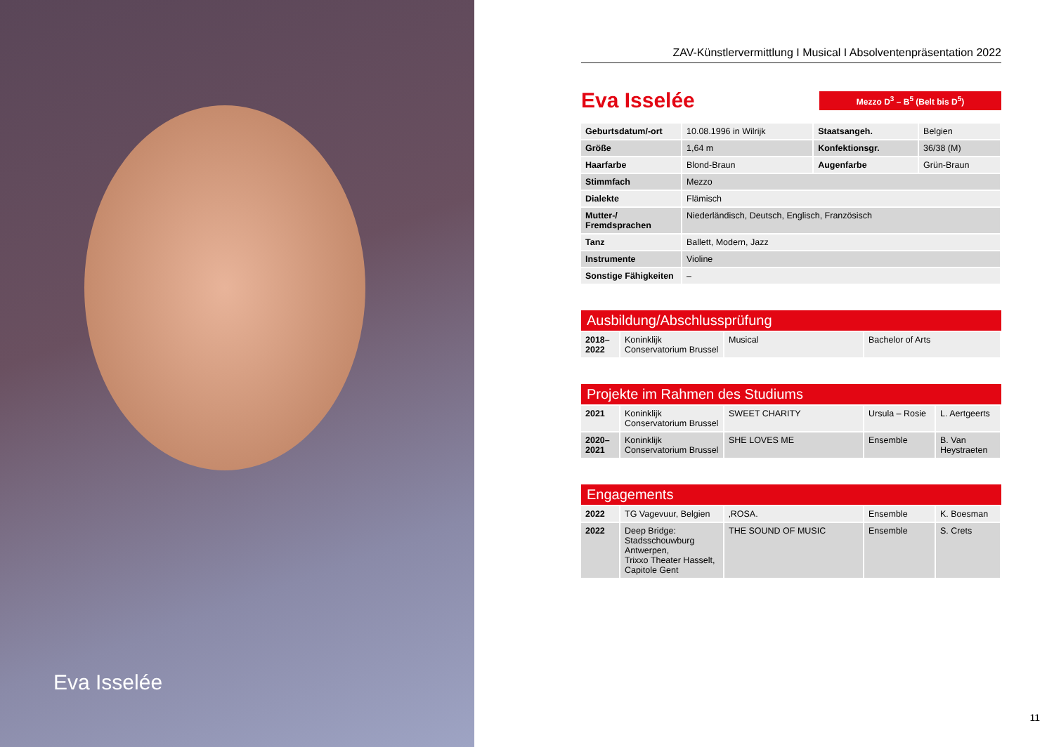Eva Isselée
ZAV-Künstlervermittlung I Musical I Absolventenpräsentation 2022
Eva Isselée
Mezzo D<sup>3</sup> – B<sup>5</sup> (Belt bis D<sup>5</sup>)
| Geburtsdatum/-ort | 10.08.1996 in Wilrijk | Staatsangeh. | Belgien |
| Größe | 1,64 m | Konfektionsgr. | 36/38 (M) |
| Haarfarbe | Blond-Braun | Augenfarbe | Grün-Braun |
| Stimmfach | Mezzo | | |
| Dialekte | Flämisch | | |
| Mutter-/ Fremdsprachen | Niederländisch, Deutsch, Englisch, Französisch | | |
| Tanz | Ballett, Modern, Jazz | | |
| Instrumente | Violine | | |
| Sonstige Fähigkeiten | – | | |
Ausbildung/Abschlussprüfung
| 2018– 2022 | Koninklijk Conservatorium Brussel | Musical | Bachelor of Arts |
Projekte im Rahmen des Studiums
| 2021 | Koninklijk Conservatorium Brussel | SWEET CHARITY | Ursula – Rosie | L. Aertgeerts |
| 2020– 2021 | Koninklijk Conservatorium Brussel | SHE LOVES ME | Ensemble | B. Van Heystraeten |
Engagements
| 2022 | TG Vagevuur, Belgien | ‚ROSA. | Ensemble | K. Boesman |
| 2022 | Deep Bridge: Stadsschouwburg Antwerpen, Trixxo Theater Hasselt, Capitole Gent | THE SOUND OF MUSIC | Ensemble | S. Crets |
11